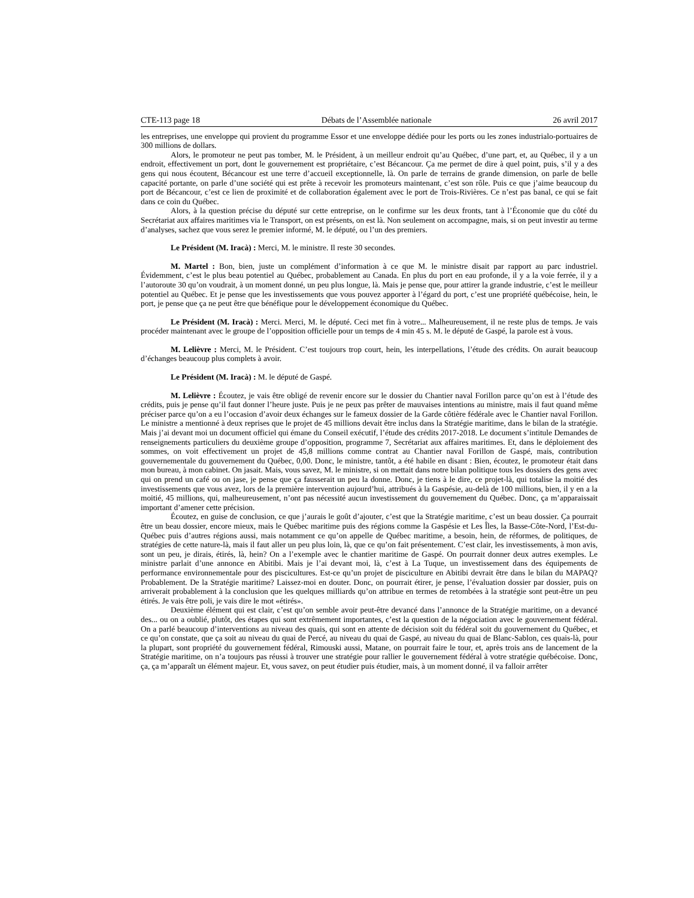CTE-113 page 18 Débats de l’Assemblée nationale 26 avril 2017
les entreprises, une enveloppe qui provient du programme Essor et une enveloppe dédiée pour les ports ou les zones industrialo-portuaires de 300 millions de dollars.
Alors, le promoteur ne peut pas tomber, M. le Président, à un meilleur endroit qu’au Québec, d’une part, et, au Québec, il y a un endroit, effectivement un port, dont le gouvernement est propriétaire, c’est Bécancour. Ça me permet de dire à quel point, puis, s’il y a des gens qui nous écoutent, Bécancour est une terre d’accueil exceptionnelle, là. On parle de terrains de grande dimension, on parle de belle capacité portante, on parle d’une société qui est prête à recevoir les promoteurs maintenant, c’est son rôle. Puis ce que j’aime beaucoup du port de Bécancour, c’est ce lien de proximité et de collaboration également avec le port de Trois-Rivières. Ce n’est pas banal, ce qui se fait dans ce coin du Québec.
Alors, à la question précise du député sur cette entreprise, on le confirme sur les deux fronts, tant à l’Économie que du côté du Secrétariat aux affaires maritimes via le Transport, on est présents, on est là. Non seulement on accompagne, mais, si on peut investir au terme d’analyses, sachez que vous serez le premier informé, M. le député, ou l’un des premiers.
Le Président (M. Iracà) : Merci, M. le ministre. Il reste 30 secondes.
M. Martel : Bon, bien, juste un complément d’information à ce que M. le ministre disait par rapport au parc industriel. Évidemment, c’est le plus beau potentiel au Québec, probablement au Canada. En plus du port en eau profonde, il y a la voie ferrée, il y a l’autoroute 30 qu’on voudrait, à un moment donné, un peu plus longue, là. Mais je pense que, pour attirer la grande industrie, c’est le meilleur potentiel au Québec. Et je pense que les investissements que vous pouvez apporter à l’égard du port, c’est une propriété québécoise, hein, le port, je pense que ça ne peut être que bénéfique pour le développement économique du Québec.
Le Président (M. Iracà) : Merci. Merci, M. le député. Ceci met fin à votre... Malheureusement, il ne reste plus de temps. Je vais procéder maintenant avec le groupe de l’opposition officielle pour un temps de 4 min 45 s. M. le député de Gaspé, la parole est à vous.
M. Lelièvre : Merci, M. le Président. C’est toujours trop court, hein, les interpellations, l’étude des crédits. On aurait beaucoup d’échanges beaucoup plus complets à avoir.
Le Président (M. Iracà) : M. le député de Gaspé.
M. Lelièvre : Écoutez, je vais être obligé de revenir encore sur le dossier du Chantier naval Forillon parce qu’on est à l’étude des crédits, puis je pense qu’il faut donner l’heure juste. Puis je ne peux pas prêter de mauvaises intentions au ministre, mais il faut quand même préciser parce qu’on a eu l’occasion d’avoir deux échanges sur le fameux dossier de la Garde côtière fédérale avec le Chantier naval Forillon. Le ministre a mentionné à deux reprises que le projet de 45 millions devait être inclus dans la Stratégie maritime, dans le bilan de la stratégie. Mais j’ai devant moi un document officiel qui émane du Conseil exécutif, l’étude des crédits 2017-2018. Le document s’intitule Demandes de renseignements particuliers du deuxième groupe d’opposition, programme 7, Secrétariat aux affaires maritimes. Et, dans le déploiement des sommes, on voit effectivement un projet de 45,8 millions comme contrat au Chantier naval Forillon de Gaspé, mais, contribution gouvernementale du gouvernement du Québec, 0,00. Donc, le ministre, tantôt, a été habile en disant : Bien, écoutez, le promoteur était dans mon bureau, à mon cabinet. On jasait. Mais, vous savez, M. le ministre, si on mettait dans notre bilan politique tous les dossiers des gens avec qui on prend un café ou on jase, je pense que ça fausserait un peu la donne. Donc, je tiens à le dire, ce projet-là, qui totalise la moitié des investissements que vous avez, lors de la première intervention aujourd’hui, attribués à la Gaspésie, au-delà de 100 millions, bien, il y en a la moitié, 45 millions, qui, malheureusement, n’ont pas nécessité aucun investissement du gouvernement du Québec. Donc, ça m’apparaissait important d’amener cette précision.
Écoutez, en guise de conclusion, ce que j’aurais le goût d’ajouter, c’est que la Stratégie maritime, c’est un beau dossier. Ça pourrait être un beau dossier, encore mieux, mais le Québec maritime puis des régions comme la Gaspésie et Les Îles, la Basse-Côte-Nord, l’Est-du-Québec puis d’autres régions aussi, mais notamment ce qu’on appelle de Québec maritime, a besoin, hein, de réformes, de politiques, de stratégies de cette nature-là, mais il faut aller un peu plus loin, là, que ce qu’on fait présentement. C’est clair, les investissements, à mon avis, sont un peu, je dirais, étirés, là, hein? On a l’exemple avec le chantier maritime de Gaspé. On pourrait donner deux autres exemples. Le ministre parlait d’une annonce en Abitibi. Mais je l’ai devant moi, là, c’est à La Tuque, un investissement dans des équipements de performance environnementale pour des piscicultures. Est-ce qu’un projet de pisciculture en Abitibi devrait être dans le bilan du MAPAQ? Probablement. De la Stratégie maritime? Laissez-moi en douter. Donc, on pourrait étirer, je pense, l’évaluation dossier par dossier, puis on arriverait probablement à la conclusion que les quelques milliards qu’on attribue en termes de retombées à la stratégie sont peut-être un peu étirés. Je vais être poli, je vais dire le mot «étirés».
Deuxième élément qui est clair, c’est qu’on semble avoir peut-être devancé dans l’annonce de la Stratégie maritime, on a devancé des... ou on a oublié, plutôt, des étapes qui sont extrêmement importantes, c’est la question de la négociation avec le gouvernement fédéral. On a parlé beaucoup d’interventions au niveau des quais, qui sont en attente de décision soit du fédéral soit du gouvernement du Québec, et ce qu’on constate, que ça soit au niveau du quai de Percé, au niveau du quai de Gaspé, au niveau du quai de Blanc-Sablon, ces quais-là, pour la plupart, sont propriété du gouvernement fédéral, Rimouski aussi, Matane, on pourrait faire le tour, et, après trois ans de lancement de la Stratégie maritime, on n’a toujours pas réussi à trouver une stratégie pour rallier le gouvernement fédéral à votre stratégie québécoise. Donc, ça, ça m’apparaît un élément majeur. Et, vous savez, on peut étudier puis étudier, mais, à un moment donné, il va falloir arrêter